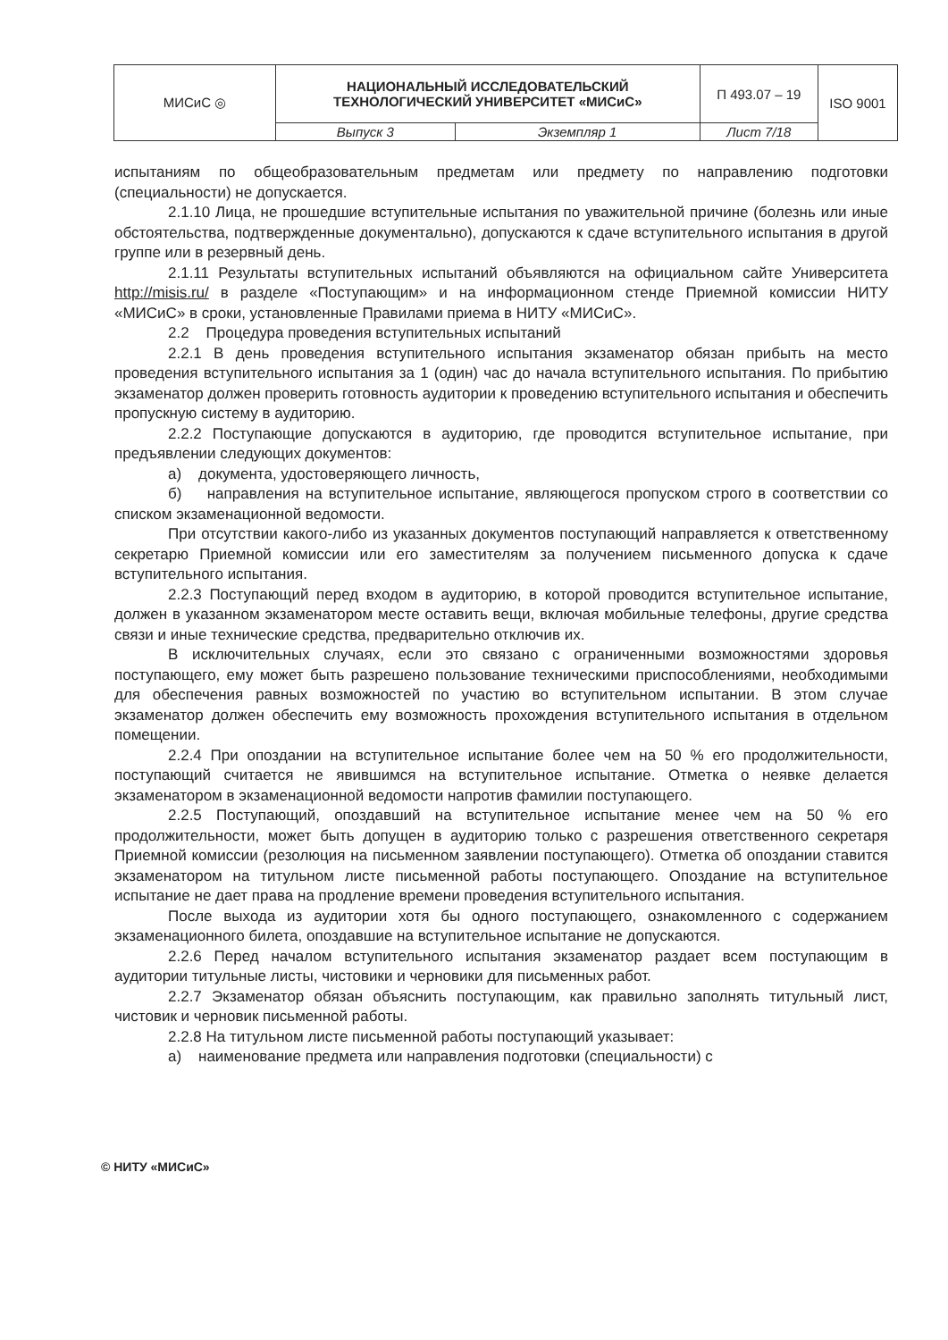| МИСиС ◎ | НАЦИОНАЛЬНЫЙ ИССЛЕДОВАТЕЛЬСКИЙ ТЕХНОЛОГИЧЕСКИЙ УНИВЕРСИТЕТ «МИСиС» | | П 493.07 – 19 | ISO 9001 |
| | Выпуск 3 | Экземпляр 1 | Лист 7/18 | |
испытаниям по общеобразовательным предметам или предмету по направлению подготовки (специальности) не допускается.
2.1.10 Лица, не прошедшие вступительные испытания по уважительной причине (болезнь или иные обстоятельства, подтвержденные документально), допускаются к сдаче вступительного испытания в другой группе или в резервный день.
2.1.11 Результаты вступительных испытаний объявляются на официальном сайте Университета http://misis.ru/ в разделе «Поступающим» и на информационном стенде Приемной комиссии НИТУ «МИСиС» в сроки, установленные Правилами приема в НИТУ «МИСиС».
2.2 Процедура проведения вступительных испытаний
2.2.1 В день проведения вступительного испытания экзаменатор обязан прибыть на место проведения вступительного испытания за 1 (один) час до начала вступительного испытания. По прибытию экзаменатор должен проверить готовность аудитории к проведению вступительного испытания и обеспечить пропускную систему в аудиторию.
2.2.2 Поступающие допускаются в аудиторию, где проводится вступительное испытание, при предъявлении следующих документов:
а) документа, удостоверяющего личность,
б) направления на вступительное испытание, являющегося пропуском строго в соответствии со списком экзаменационной ведомости.
При отсутствии какого-либо из указанных документов поступающий направляется к ответственному секретарю Приемной комиссии или его заместителям за получением письменного допуска к сдаче вступительного испытания.
2.2.3 Поступающий перед входом в аудиторию, в которой проводится вступительное испытание, должен в указанном экзаменатором месте оставить вещи, включая мобильные телефоны, другие средства связи и иные технические средства, предварительно отключив их.
В исключительных случаях, если это связано с ограниченными возможностями здоровья поступающего, ему может быть разрешено пользование техническими приспособлениями, необходимыми для обеспечения равных возможностей по участию во вступительном испытании. В этом случае экзаменатор должен обеспечить ему возможность прохождения вступительного испытания в отдельном помещении.
2.2.4 При опоздании на вступительное испытание более чем на 50 % его продолжительности, поступающий считается не явившимся на вступительное испытание. Отметка о неявке делается экзаменатором в экзаменационной ведомости напротив фамилии поступающего.
2.2.5 Поступающий, опоздавший на вступительное испытание менее чем на 50 % его продолжительности, может быть допущен в аудиторию только с разрешения ответственного секретаря Приемной комиссии (резолюция на письменном заявлении поступающего). Отметка об опоздании ставится экзаменатором на титульном листе письменной работы поступающего. Опоздание на вступительное испытание не дает права на продление времени проведения вступительного испытания.
После выхода из аудитории хотя бы одного поступающего, ознакомленного с содержанием экзаменационного билета, опоздавшие на вступительное испытание не допускаются.
2.2.6 Перед началом вступительного испытания экзаменатор раздает всем поступающим в аудитории титульные листы, чистовики и черновики для письменных работ.
2.2.7 Экзаменатор обязан объяснить поступающим, как правильно заполнять титульный лист, чистовик и черновик письменной работы.
2.2.8 На титульном листе письменной работы поступающий указывает:
а) наименование предмета или направления подготовки (специальности) с
© НИТУ «МИСиС»